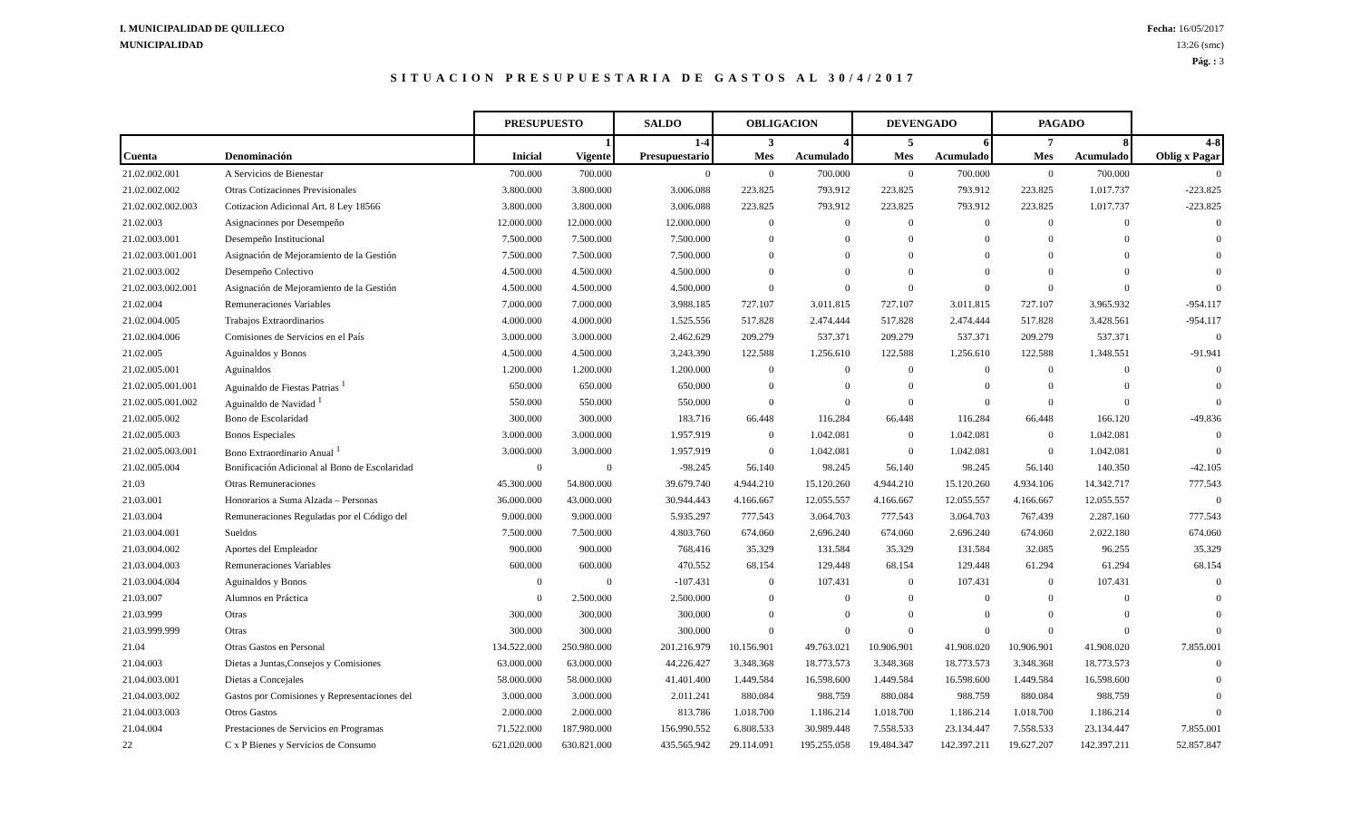I. MUNICIPALIDAD DE QUILLECO
MUNICIPALIDAD
Fecha: 16/05/2017
13:26 (smc)
Pág. : 3
SITUACION PRESUPUESTARIA DE GASTOS AL 30/4/2017
| | | PRESUPUESTO | | SALDO | OBLIGACION | | DEVENGADO | | PAGADO | | |
| --- | --- | --- | --- | --- | --- | --- | --- | --- | --- | --- | --- |
| Cuenta | Denominación | Inicial | 1 Vigente | 1-4 Presupuestario | 3 Mes | 4 Acumulado | 5 Mes | 6 Acumulado | 7 Mes | 8 Acumulado | 4-8 Oblig x Pagar |
| 21.02.002.001 | A Servicios de Bienestar | 700.000 | 700.000 | 0 | 0 | 700.000 | 0 | 700.000 | 0 | 700.000 | 0 |
| 21.02.002.002 | Otras Cotizaciones Previsionales | 3.800.000 | 3.800.000 | 3.006.088 | 223.825 | 793.912 | 223.825 | 793.912 | 223.825 | 1.017.737 | -223.825 |
| 21.02.002.002.003 | Cotizacion Adicional Art. 8 Ley 18566 | 3.800.000 | 3.800.000 | 3.006.088 | 223.825 | 793.912 | 223.825 | 793.912 | 223.825 | 1.017.737 | -223.825 |
| 21.02.003 | Asignaciones por Desempeño | 12.000.000 | 12.000.000 | 12.000.000 | 0 | 0 | 0 | 0 | 0 | 0 | 0 |
| 21.02.003.001 | Desempeño Institucional | 7.500.000 | 7.500.000 | 7.500.000 | 0 | 0 | 0 | 0 | 0 | 0 | 0 |
| 21.02.003.001.001 | Asignación de Mejoramiento de la Gestión | 7.500.000 | 7.500.000 | 7.500.000 | 0 | 0 | 0 | 0 | 0 | 0 | 0 |
| 21.02.003.002 | Desempeño Colectivo | 4.500.000 | 4.500.000 | 4.500.000 | 0 | 0 | 0 | 0 | 0 | 0 | 0 |
| 21.02.003.002.001 | Asignación de Mejoramiento de la Gestión | 4.500.000 | 4.500.000 | 4.500.000 | 0 | 0 | 0 | 0 | 0 | 0 | 0 |
| 21.02.004 | Remuneraciones Variables | 7.000.000 | 7.000.000 | 3.988.185 | 727.107 | 3.011.815 | 727.107 | 3.011.815 | 727.107 | 3.965.932 | -954.117 |
| 21.02.004.005 | Trabajos Extraordinarios | 4.000.000 | 4.000.000 | 1.525.556 | 517.828 | 2.474.444 | 517.828 | 2.474.444 | 517.828 | 3.428.561 | -954.117 |
| 21.02.004.006 | Comisiones de Servicios en el País | 3.000.000 | 3.000.000 | 2.462.629 | 209.279 | 537.371 | 209.279 | 537.371 | 209.279 | 537.371 | 0 |
| 21.02.005 | Aguinaldos y Bonos | 4.500.000 | 4.500.000 | 3.243.390 | 122.588 | 1.256.610 | 122.588 | 1.256.610 | 122.588 | 1.348.551 | -91.941 |
| 21.02.005.001 | Aguinaldos | 1.200.000 | 1.200.000 | 1.200.000 | 0 | 0 | 0 | 0 | 0 | 0 | 0 |
| 21.02.005.001.001 | Aguinaldo de Fiestas Patrias <sup>1</sup> | 650.000 | 650.000 | 650.000 | 0 | 0 | 0 | 0 | 0 | 0 | 0 |
| 21.02.005.001.002 | Aguinaldo de Navidad <sup>1</sup> | 550.000 | 550.000 | 550.000 | 0 | 0 | 0 | 0 | 0 | 0 | 0 |
| 21.02.005.002 | Bono de Escolaridad | 300.000 | 300.000 | 183.716 | 66.448 | 116.284 | 66.448 | 116.284 | 66.448 | 166.120 | -49.836 |
| 21.02.005.003 | Bonos Especiales | 3.000.000 | 3.000.000 | 1.957.919 | 0 | 1.042.081 | 0 | 1.042.081 | 0 | 1.042.081 | 0 |
| 21.02.005.003.001 | Bono Extraordinario Anual <sup>1</sup> | 3.000.000 | 3.000.000 | 1.957.919 | 0 | 1.042.081 | 0 | 1.042.081 | 0 | 1.042.081 | 0 |
| 21.02.005.004 | Bonificación Adicional al Bono de Escolaridad | 0 | 0 | -98.245 | 56.140 | 98.245 | 56.140 | 98.245 | 56.140 | 140.350 | -42.105 |
| 21.03 | Otras Remuneraciones | 45.300.000 | 54.800.000 | 39.679.740 | 4.944.210 | 15.120.260 | 4.944.210 | 15.120.260 | 4.934.106 | 14.342.717 | 777.543 |
| 21.03.001 | Honorarios a Suma Alzada – Personas | 36.000.000 | 43.000.000 | 30.944.443 | 4.166.667 | 12.055.557 | 4.166.667 | 12.055.557 | 4.166.667 | 12.055.557 | 0 |
| 21.03.004 | Remuneraciones Reguladas por el Código del | 9.000.000 | 9.000.000 | 5.935.297 | 777.543 | 3.064.703 | 777.543 | 3.064.703 | 767.439 | 2.287.160 | 777.543 |
| 21.03.004.001 | Sueldos | 7.500.000 | 7.500.000 | 4.803.760 | 674.060 | 2.696.240 | 674.060 | 2.696.240 | 674.060 | 2.022.180 | 674.060 |
| 21.03.004.002 | Aportes del Empleador | 900.000 | 900.000 | 768.416 | 35.329 | 131.584 | 35.329 | 131.584 | 32.085 | 96.255 | 35.329 |
| 21.03.004.003 | Remuneraciones Variables | 600.000 | 600.000 | 470.552 | 68.154 | 129.448 | 68.154 | 129.448 | 61.294 | 61.294 | 68.154 |
| 21.03.004.004 | Aguinaldos y Bonos | 0 | 0 | -107.431 | 0 | 107.431 | 0 | 107.431 | 0 | 107.431 | 0 |
| 21.03.007 | Alumnos en Práctica | 0 | 2.500.000 | 2.500.000 | 0 | 0 | 0 | 0 | 0 | 0 | 0 |
| 21.03.999 | Otras | 300.000 | 300.000 | 300.000 | 0 | 0 | 0 | 0 | 0 | 0 | 0 |
| 21.03.999.999 | Otras | 300.000 | 300.000 | 300.000 | 0 | 0 | 0 | 0 | 0 | 0 | 0 |
| 21.04 | Otras Gastos en Personal | 134.522.000 | 250.980.000 | 201.216.979 | 10.156.901 | 49.763.021 | 10.906.901 | 41.908.020 | 10.906.901 | 41.908.020 | 7.855.001 |
| 21.04.003 | Dietas a Juntas,Consejos y Comisiones | 63.000.000 | 63.000.000 | 44.226.427 | 3.348.368 | 18.773.573 | 3.348.368 | 18.773.573 | 3.348.368 | 18.773.573 | 0 |
| 21.04.003.001 | Dietas a Concejales | 58.000.000 | 58.000.000 | 41.401.400 | 1.449.584 | 16.598.600 | 1.449.584 | 16.598.600 | 1.449.584 | 16.598.600 | 0 |
| 21.04.003.002 | Gastos por Comisiones y Representaciones del | 3.000.000 | 3.000.000 | 2.011.241 | 880.084 | 988.759 | 880.084 | 988.759 | 880.084 | 988.759 | 0 |
| 21.04.003.003 | Otros Gastos | 2.000.000 | 2.000.000 | 813.786 | 1.018.700 | 1.186.214 | 1.018.700 | 1.186.214 | 1.018.700 | 1.186.214 | 0 |
| 21.04.004 | Prestaciones de Servicios en Programas | 71.522.000 | 187.980.000 | 156.990.552 | 6.808.533 | 30.989.448 | 7.558.533 | 23.134.447 | 7.558.533 | 23.134.447 | 7.855.001 |
| 22 | C x P Bienes y Servicios de Consumo | 621.020.000 | 630.821.000 | 435.565.942 | 29.114.091 | 195.255.058 | 19.484.347 | 142.397.211 | 19.627.207 | 142.397.211 | 52.857.847 |